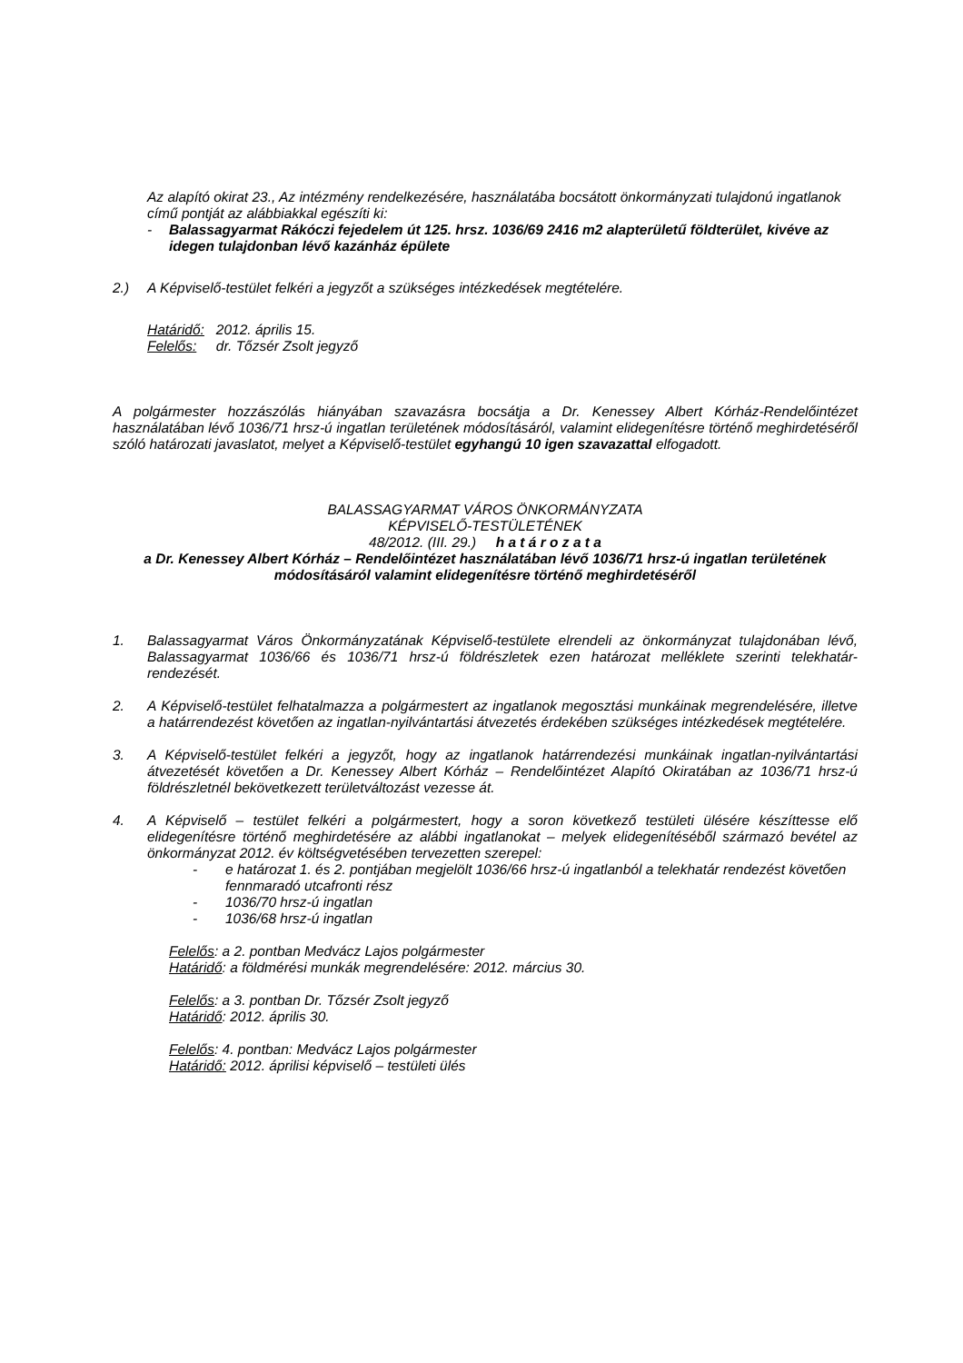Az alapító okirat 23., Az intézmény rendelkezésére, használatába bocsátott önkormányzati tulajdonú ingatlanok című pontját az alábbiakkal egészíti ki:
- Balassagyarmat Rákóczi fejedelem út 125. hrsz. 1036/69 2416 m2 alapterületű földterület, kivéve az idegen tulajdonban lévő kazánház épülete
2.) A Képviselő-testület felkéri a jegyzőt a szükséges intézkedések megtételére.
Határidő: 2012. április 15.
Felelős: dr. Tőzsér Zsolt jegyző
A polgármester hozzászólás hiányában szavazásra bocsátja a Dr. Kenessey Albert Kórház-Rendelőintézet használatában lévő 1036/71 hrsz-ú ingatlan területének módosításáról, valamint elidegenítésre történő meghirdetéséről szóló határozati javaslatot, melyet a Képviselő-testület egyhangú 10 igen szavazattal elfogadott.
BALASSAGYARMAT VÁROS ÖNKORMÁNYZATA
KÉPVISELŐ-TESTÜLETÉNEK
48/2012. (III. 29.) h a t á r o z a t a
a Dr. Kenessey Albert Kórház – Rendelőintézet használatában lévő 1036/71 hrsz-ú ingatlan területének módosításáról valamint elidegenítésre történő meghirdetéséről
1. Balassagyarmat Város Önkormányzatának Képviselő-testülete elrendeli az önkormányzat tulajdonában lévő, Balassagyarmat 1036/66 és 1036/71 hrsz-ú földrészletek ezen határozat melléklete szerinti telekhatár-rendezését.
2. A Képviselő-testület felhatalmazza a polgármestert az ingatlanok megosztási munkáinak megrendelésére, illetve a határrendezést követően az ingatlan-nyilvántartási átvezetés érdekében szükséges intézkedések megtételére.
3. A Képviselő-testület felkéri a jegyzőt, hogy az ingatlanok határrendezési munkáinak ingatlan-nyilvántartási átvezetését követően a Dr. Kenessey Albert Kórház – Rendelőintézet Alapító Okiratában az 1036/71 hrsz-ú földrészletnél bekövetkezett területváltozást vezesse át.
4. A Képviselő – testület felkéri a polgármestert, hogy a soron következő testületi ülésére készíttesse elő elidegenítésre történő meghirdetésére az alábbi ingatlanokat – melyek elidegenítéséből származó bevétel az önkormányzat 2012. év költségvetésében tervezetten szerepel:
- e határozat 1. és 2. pontjában megjelölt 1036/66 hrsz-ú ingatlanból a telekhatár rendezést követően fennmaradó utcafronti rész
- 1036/70 hrsz-ú ingatlan
- 1036/68 hrsz-ú ingatlan
Felelős: a 2. pontban Medvácz Lajos polgármester
Határidő: a földmérési munkák megrendelésére: 2012. március 30.
Felelős: a 3. pontban Dr. Tőzsér Zsolt jegyző
Határidő: 2012. április 30.
Felelős: 4. pontban: Medvácz Lajos polgármester
Határidő: 2012. áprilisi képviselő – testületi ülés